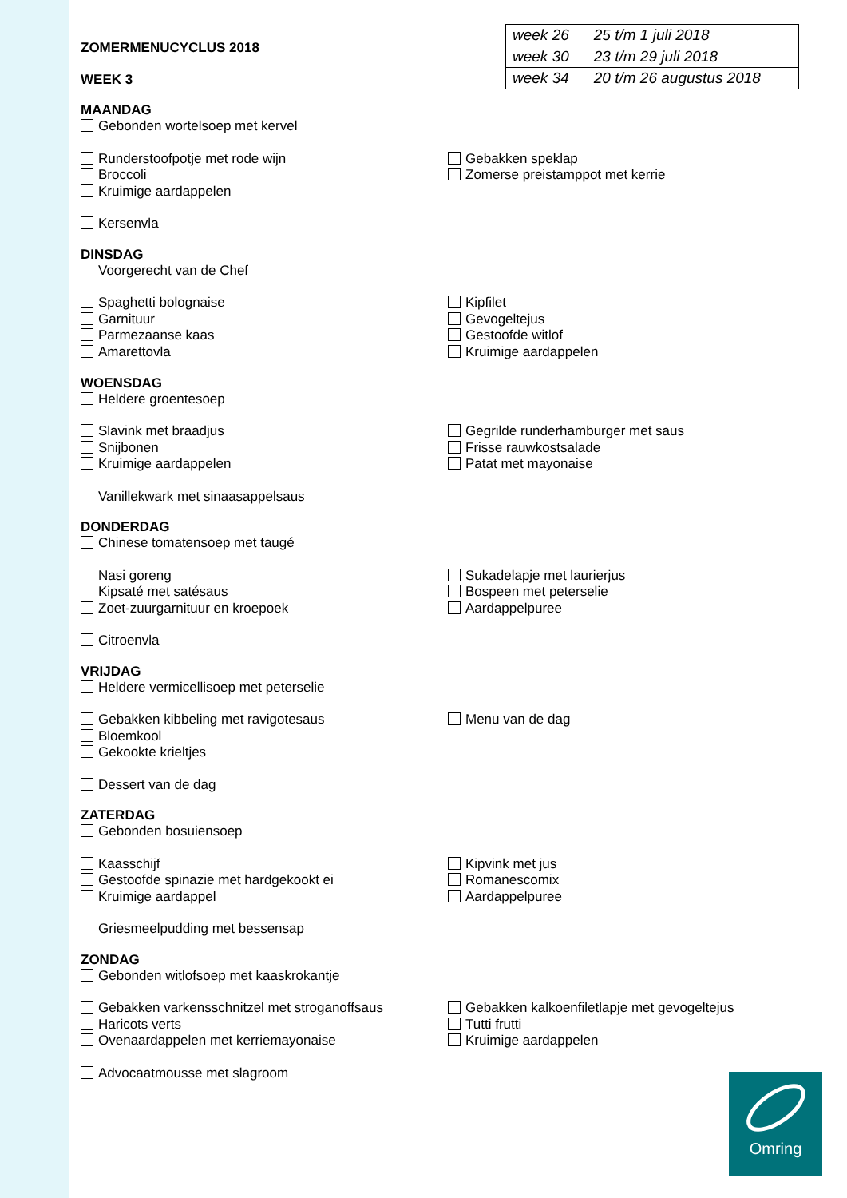| week 26 | 25 t/m 1 juli 2018 |
| week 30 | 23 t/m 29 juli 2018 |
| week 34 | 20 t/m 26 augustus 2018 |
ZOMERMENUCYCLUS 2018
WEEK 3
MAANDAG
Gebonden wortelsoep met kervel
Runderstoofpotje met rode wijn
Broccoli
Kruimige aardappelen
Gebakken speklap
Zomerse preistamppot met kerrie
Kersenvla
DINSDAG
Voorgerecht van de Chef
Spaghetti bolognaise
Garnituur
Parmezaanse kaas
Kipfilet
Gevogeltejus
Gestoofde witlof
Kruimige aardappelen
Amarettovla
WOENSDAG
Heldere groentesoep
Slavink met braadjus
Snijbonen
Kruimige aardappelen
Gegrilde runderhamburger met saus
Frisse rauwkostsalade
Patat met mayonaise
Vanillekwark met sinaasappelsaus
DONDERDAG
Chinese tomatensoep met taugé
Nasi goreng
Kipsaté met satésaus
Zoet-zuurgarnituur en kroepoek
Sukadelapje met laurierjus
Bospeen met peterselie
Aardappelpuree
Citroenvla
VRIJDAG
Heldere vermicellisoep met peterselie
Gebakken kibbeling met ravigotesaus
Bloemkool
Gekookte krieltjes
Menu van de dag
Dessert van de dag
ZATERDAG
Gebonden bosuiensoep
Kaasschijf
Gestoofde spinazie met hardgekookt ei
Kruimige aardappel
Kipvink met jus
Romanescomix
Aardappelpuree
Griesmeelpudding met bessensap
ZONDAG
Gebonden witlofsoep met kaaskrokantje
Gebakken varkensschnitzel met stroganoffsaus
Haricots verts
Ovenaardappelen met kerriemayonaise
Gebakken kalkoenfiletlapje met gevogeltejus
Tutti frutti
Kruimige aardappelen
Advocaatmousse met slagroom
Omring